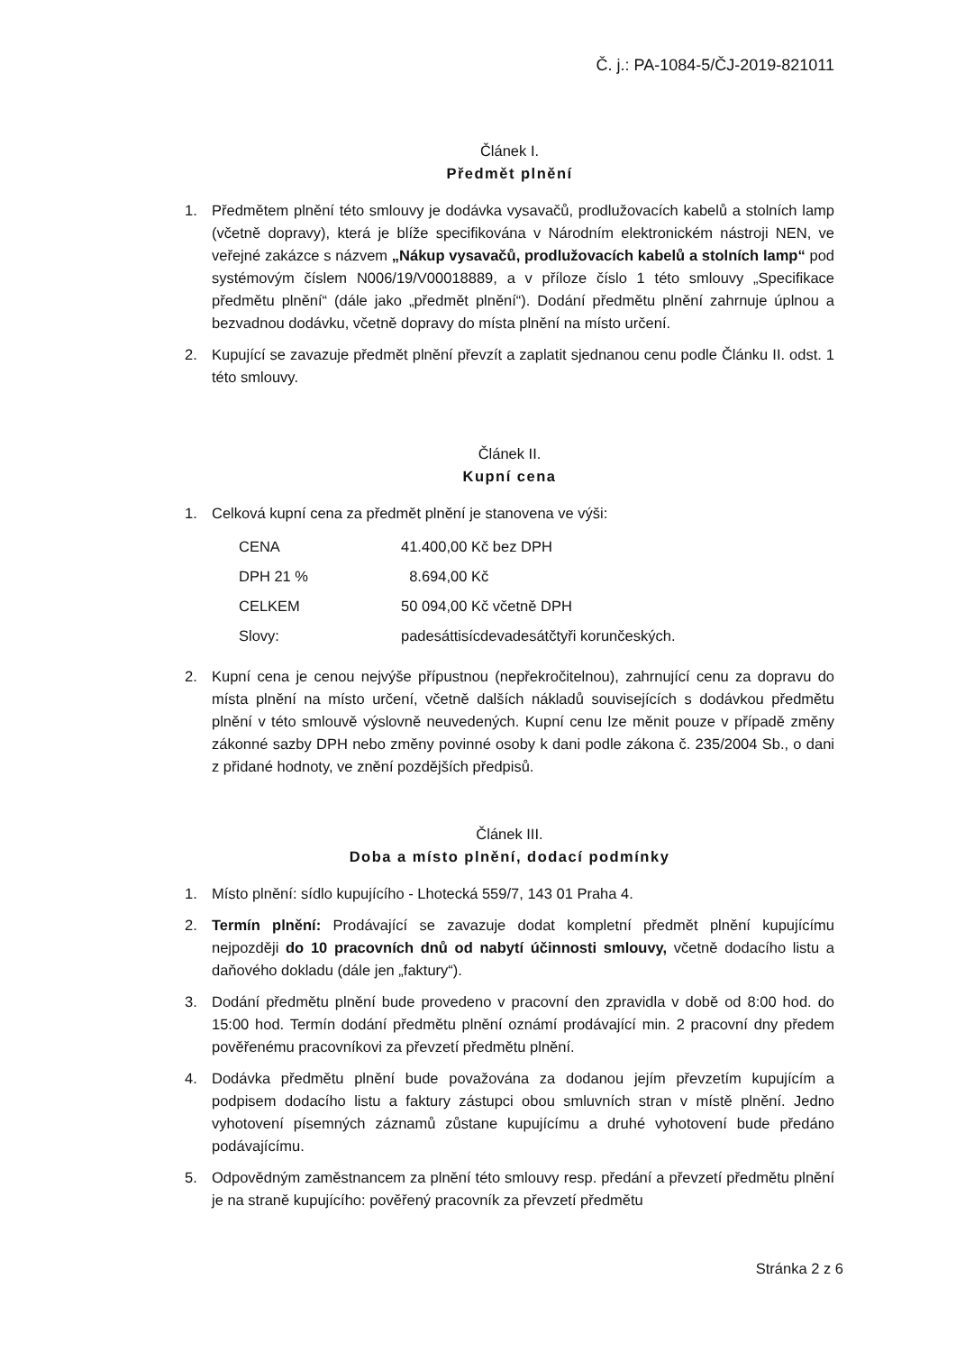Č. j.: PA-1084-5/ČJ-2019-821011
Článek I.
Předmět plnění
1. Předmětem plnění této smlouvy je dodávka vysavačů, prodlužovacích kabelů a stolních lamp (včetně dopravy), která je blíže specifikována v Národním elektronickém nástroji NEN, ve veřejné zakázce s názvem „Nákup vysavačů, prodlužovacích kabelů a stolních lamp“ pod systémovým číslem N006/19/V00018889, a v příloze číslo 1 této smlouvy „Specifikace předmětu plnění“ (dále jako „předmět plnění“). Dodání předmětu plnění zahrnuje úplnou a bezvadnou dodávku, včetně dopravy do místa plnění na místo určení.
2. Kupující se zavazuje předmět plnění převzít a zaplatit sjednanou cenu podle Článku II. odst. 1 této smlouvy.
Článek II.
Kupní cena
1. Celková kupní cena za předmět plnění je stanovena ve výši:
| CENA | 41.400,00 Kč bez DPH |
| DPH 21 % | 8.694,00 Kč |
| CELKEM | 50 094,00 Kč včetně DPH |
| Slovy: | padesáttisícdevadesátčtyři korunčeských. |
2. Kupní cena je cenou nejvýše přípustnou (nepřekročitelnou), zahrnující cenu za dopravu do místa plnění na místo určení, včetně dalších nákladů souvisejících s dodávkou předmětu plnění v této smlouvě výslovně neuvedených. Kupní cenu lze měnit pouze v případě změny zákonné sazby DPH nebo změny povinné osoby k dani podle zákona č. 235/2004 Sb., o dani z přidané hodnoty, ve znění pozdějších předpisů.
Článek III.
Doba a místo plnění, dodací podmínky
1. Místo plnění: sídlo kupujícího - Lhotecká 559/7, 143 01 Praha 4.
2. Termín plnění: Prodávající se zavazuje dodat kompletní předmět plnění kupujícímu nejpozději do 10 pracovních dnů od nabytí účinnosti smlouvy, včetně dodacího listu a daňového dokladu (dále jen „faktury“).
3. Dodání předmětu plnění bude provedeno v pracovní den zpravidla v době od 8:00 hod. do 15:00 hod. Termín dodání předmětu plnění oznámí prodávající min. 2 pracovní dny předem pověřenému pracovníkovi za převzetí předmětu plnění.
4. Dodávka předmětu plnění bude považována za dodanou jejím převzetím kupujícím a podpisem dodacího listu a faktury zástupci obou smluvních stran v místě plnění. Jedno vyhotovení písemných záznamů zůstane kupujícímu a druhé vyhotovení bude předáno podávajícímu.
5. Odpovědným zaměstnancem za plnění této smlouvy resp. předání a převzetí předmětu plnění je na straně kupujícího: pověřený pracovník za převzetí předmětu
Stránka 2 z 6